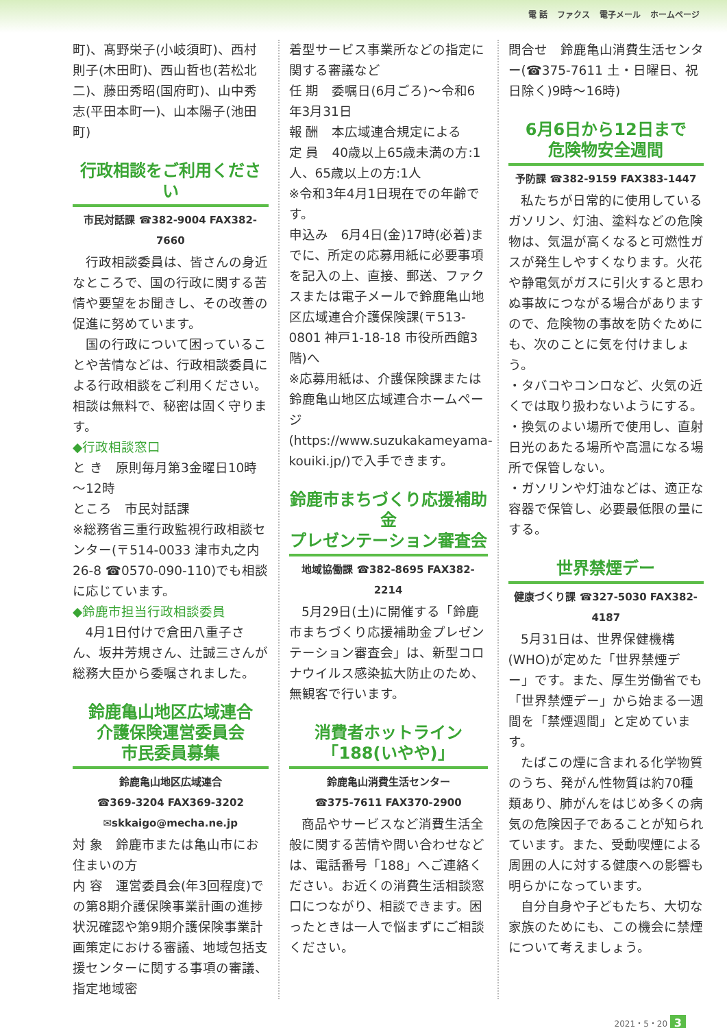電 話 ファクス 電子メール ホームページ
町)、髙野栄子(小岐須町)、西村則子(木田町)、西山哲也(若松北二)、藤田秀昭(国府町)、山中秀志(平田本町一)、山本陽子(池田町)
行政相談をご利用ください
市民対話課 ☎382-9004 FAX382-7660
行政相談委員は、皆さんの身近なところで、国の行政に関する苦情や要望をお聞きし、その改善の促進に努めています。
国の行政について困っていることや苦情などは、行政相談委員による行政相談をご利用ください。相談は無料で、秘密は固く守ります。
◆行政相談窓口
と き　原則毎月第3金曜日10時～12時
ところ　市民対話課
※総務省三重行政監視行政相談センター(〒514-0033 津市丸之内26-8 ☎0570-090-110)でも相談に応じています。
◆鈴鹿市担当行政相談委員
4月1日付けで倉田八重子さん、坂井芳規さん、辻誠三さんが総務大臣から委嘱されました。
鈴鹿亀山地区広域連合
介護保険運営委員会
市民委員募集
鈴鹿亀山地区広域連合
☎369-3204 FAX369-3202
✉skkaigo@mecha.ne.jp
対 象　鈴鹿市または亀山市にお住まいの方
内 容　運営委員会(年3回程度)での第8期介護保険事業計画の進捗状況確認や第9期介護保険事業計画策定における審議、地域包括支援センターに関する事項の審議、指定地域密
着型サービス事業所などの指定に関する審議など
任 期　委嘱日(6月ごろ)～令和6年3月31日
報 酬　本広域連合規定による
定 員　40歳以上65歳未満の方:1人、65歳以上の方:1人
※令和3年4月1日現在での年齢です。
申込み　6月4日(金)17時(必着)までに、所定の応募用紙に必要事項を記入の上、直接、郵送、ファクスまたは電子メールで鈴鹿亀山地区広域連合介護保険課(〒513-0801 神戸1-18-18 市役所西館3階)へ
※応募用紙は、介護保険課または鈴鹿亀山地区広域連合ホームページ(https://www.suzukakameyama-kouiki.jp/)で入手できます。
鈴鹿市まちづくり応援補助金
プレゼンテーション審査会
地域協働課 ☎382-8695 FAX382-2214
5月29日(土)に開催する「鈴鹿市まちづくり応援補助金プレゼンテーション審査会」は、新型コロナウイルス感染拡大防止のため、無観客で行います。
消費者ホットライン
「188(いやや)」
鈴鹿亀山消費生活センター
☎375-7611 FAX370-2900
商品やサービスなど消費生活全般に関する苦情や問い合わせなどは、電話番号「188」へご連絡ください。お近くの消費生活相談窓口につながり、相談できます。困ったときは一人で悩まずにご相談ください。
問合せ　鈴鹿亀山消費生活センター(☎375-7611 土・日曜日、祝日除く)9時～16時)
6月6日から12日まで
危険物安全週間
予防課 ☎382-9159 FAX383-1447
私たちが日常的に使用しているガソリン、灯油、塗料などの危険物は、気温が高くなると可燃性ガスが発生しやすくなります。火花や静電気がガスに引火すると思わぬ事故につながる場合がありますので、危険物の事故を防ぐためにも、次のことに気を付けましょう。
・タバコやコンロなど、火気の近くでは取り扱わないようにする。
・換気のよい場所で使用し、直射日光のあたる場所や高温になる場所で保管しない。
・ガソリンや灯油などは、適正な容器で保管し、必要最低限の量にする。
世界禁煙デー
健康づくり課 ☎327-5030 FAX382-4187
5月31日は、世界保健機構(WHO)が定めた「世界禁煙デー」です。また、厚生労働省でも「世界禁煙デー」から始まる一週間を「禁煙週間」と定めています。
たばこの煙に含まれる化学物質のうち、発がん性物質は約70種類あり、肺がんをはじめ多くの病気の危険因子であることが知られています。また、受動喫煙による周囲の人に対する健康への影響も明らかになっています。
自分自身や子どもたち、大切な家族のためにも、この機会に禁煙について考えましょう。
2021・5・20 3